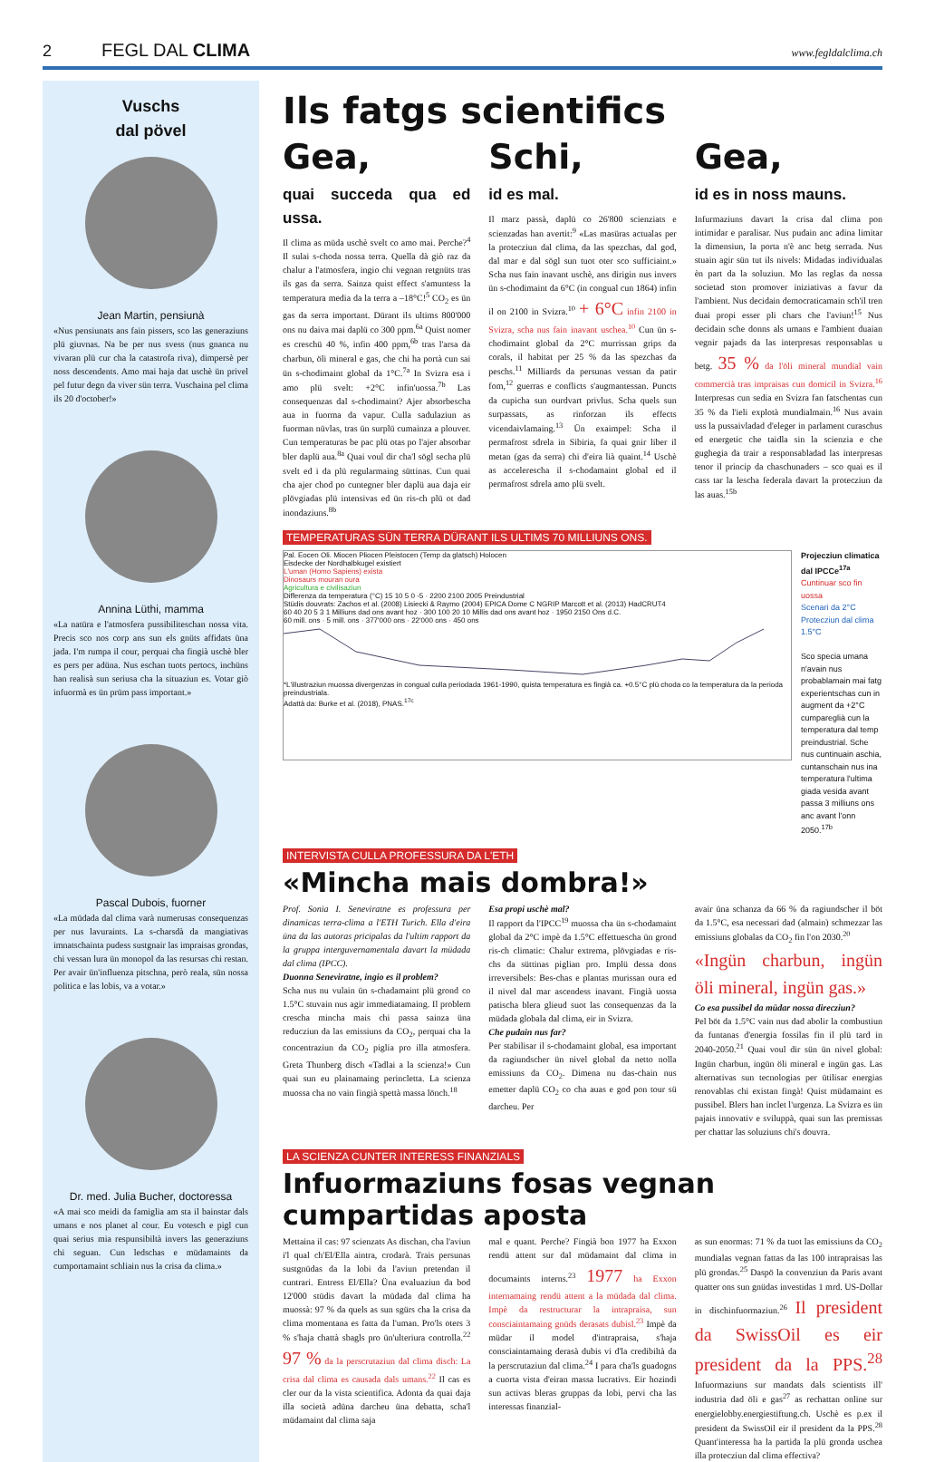2 FEGL DAL CLIMA www.fegldalclima.ch
Vuschs
dal pövel
Jean Martin, pensiunà
«Nus pensiunats ans fain pissers, sco las generaziuns plü giuvnas. Na be per nus svess (nus gnanca nu vivaran plü cur cha la catastrofa riva), dimpersè per noss descendents. Amo mai haja dat uschè ün privel pel futur degn da viver sün terra. Vuschaina pel clima ils 20 d'october!»
Annina Lüthi, mamma
«La natüra e l'atmosfera pussibiliteschan nossa vita. Precis sco nos corp ans sun els gnüts affidats üna jada. I'm rumpa il cour, perquai cha fingià uschè bler es pers per adüna. Nus eschan tuots pertocs, inchüns han realisà sun seriusa cha la situaziun es. Votar giò infuormà es ün prüm pass important.»
Pascal Dubois, fuorner
«La müdada dal clima varà numerusas consequenzas per nus lavuraints. La s-charsdà da mangiativas imnatschainta pudess sustgnair las impraisas grondas, chi vessan lura ün monopol da las resursas chi restan. Per avair ün'influenza pitschna, però reala, sün nossa politica e las lobis, va a votar.»
Dr. med. Julia Bucher, doctoressa
«A mai sco meidi da famiglia am sta il bainstar dals umans e nos planet al cour. Eu votesch e pigl cun quai serius mia respunsibiltà invers las generaziuns chi seguan. Cun ledschas e müdamaints da cumportamaint schliain nus la crisa da clima.»
Ils fatgs scientifics
Gea,
quai succeda qua ed ussa.
Il clima as müda uschè svelt co amo mai. Perche?<sup>4</sup> Il sulai s-choda nossa terra. Quella dà giò raz da chalur a l'atmosfera, ingio chi vegnan retgnüts tras ils gas da serra. Sainza quist effect s'amuntess la temperatura media da la terra a –18°C!<sup>5</sup> CO<sub>2</sub> es ün gas da serra important. Dürant ils ultims 800'000 ons nu daiva mai daplü co 300 ppm.<sup>6a</sup> Quist nomer es creschü 40 %, infin 400 ppm,<sup>6b</sup> tras l'arsa da charbun, öli mineral e gas, che chi ha portà cun sai ün s-chodimaint global da 1°C.<sup>7a</sup> In Svizra esa i amo plü svelt: +2°C infin'uossa.<sup>7b</sup> Las consequenzas dal s-chodimaint? Ajer absorbescha aua in fuorma da vapur. Culla sadulaziun as fuorman nüvlas, tras ün surplü cumainza a plouver. Cun temperaturas be pac plü otas po l'ajer absorbar bler daplü aua.<sup>8a</sup> Quai voul dir cha'l sögl secha plü svelt ed i da plü regularmaing süttinas. Cun quai cha ajer chod po cuntegner bler daplü aua daja eir plövgiadas plü intensivas ed ün ris-ch plü ot dad inondaziuns.<sup>8b</sup>
Schi,
id es mal.
Il marz passà, daplü co 26'800 scienziats e scienzadas han avertit:<sup>9</sup> «Las masüras actualas per la protecziun dal clima, da las spezchas, dal god, dal mar e dal sögl sun tuot oter sco sufficiaint.» Scha nus fain inavant uschè, ans dirigin nus invers ün s-chodimaint da 6°C (in congual cun 1864) infin il on 2100 in Svizra.<sup>10</sup> + 6°C infin 2100 in Svizra, scha nus fain inavant uschea.<sup>10</sup> Cun ün s-chodimaint global da 2°C murrissan grips da corals, il habitat per 25 % da las spezchas da peschs.<sup>11</sup> Milliards da persunas vessan da patir fom,<sup>12</sup> guerras e conflicts s'augmantessan. Puncts da cupicha sun ourdvart privlus. Scha quels sun surpassats, as rinforzan ils effects vicendaivlamaing.<sup>13</sup> Ün exaimpel: Scha il permafrost sdrela in Sibiria, fa quai gnir liber il metan (gas da serra) chi d'eira lià quaint.<sup>14</sup> Uschè as accelerescha il s-chodamaint global ed il permafrost sdrela amo plü svelt.
Gea,
id es in noss mauns.
Infurmaziuns davart la crisa dal clima pon intimidar e paralisar. Nus pudain anc adina limitar la dimensiun, la porta n'è anc betg serrada. Nus stuain agir sün tut ils nivels: Midadas individualas èn part da la soluziun. Mo las reglas da nossa societad ston promover iniziativas a favur da l'ambient. Nus decidain democraticamain sch'il tren duai propi esser pli chars che l'aviun!<sup>15</sup> Nus decidain sche donns als umans e l'ambient duaian vegnir pajads da las interpresas responsablas u betg. 35 % da l'öli mineral mundial vain commercià tras impraisas cun domicil in Svizra.<sup>16</sup> Interpresas cun sedia en Svizra fan fatschentas cun 35 % da l'ieli explotà mundialmain.<sup>16</sup> Nus avain uss la pussaivladad d'eleger in parlament curaschus ed energetic che taidla sin la scienzia e che gughegia da trair a responsabladad las interpresas tenor il princip da chaschunaders – sco quai es il cass tar la lescha federala davart la protecziun da las auas.<sup>15b</sup>
TEMPERATURAS SÜN TERRA DÜRANT ILS ULTIMS 70 MILLIUNS ONS.
Pal. Eocen Oli. Miocen Pliocen Pleistocen (Temp da glatsch) Holocen
Eisdecke der Nordhalbkugel existiert
L'uman (Homo Sapiens) exista
Dinosaurs mouran oura
Agricultura e civilisaziun
Differenza da temperatura (°C) 15 10 5 0 -5 · 2200 2100 2005 Preindustrial
Stüdis douvrats: Zachos et al. (2008) Lisiecki & Raymo (2004) EPICA Dome C NGRIP Marcott et al. (2013) HadCRUT4
60 40 20 5 3 1 Milliuns dad ons avant hoz · 300 100 20 10 Millis dad ons avant hoz · 1950 2150 Ons d.C.
60 mill. ons · 5 mill. ons · 377'000 ons · 22'000 ons · 450 ons
*L'illustraziun muossa divergenzas in congual culla periodada 1961-1990, quista temperatura es fingià ca. +0.5°C plü choda co la temperatura da la perioda preindustriala.
Adattà da: Burke et al. (2018), PNAS.<sup>17c</sup>
Projecziun climatica dal IPCCe<sup>17a</sup>
Cuntinuar sco fin uossa
Scenari da 2°C
Protecziun dal clima 1.5°C
Sco specia umana n'avain nus probablamain mai fatg experientschas cun in augment da +2°C cumpareglià cun la temperatura dal temp preindustrial. Sche nus cuntinuain aschia, cuntanschain nus ina temperatura l'ultima giada vesida avant passa 3 milliuns ons anc avant l'onn 2050.<sup>17b</sup>
INTERVISTA CULLA PROFESSURA DA L'ETH
«Mincha mais dombra!»
Prof. Sonia I. Seneviratne es professura per dinamicas terra-clima a l'ETH Turich. Ella d'eira üna da las autoras pricipalas da l'ultim rapport da la gruppa interguvernamentala davart la müdada dal clima (IPCC).
Duonna Seneviratne, ingio es il problem?
Scha nus nu vulain ün s-chadamaint plü grond co 1.5°C stuvain nus agir immediatamaing. Il problem crescha mincha mais chi passa sainza üna reduczіun da las emissiuns da CO<sub>2</sub>, perquai cha la concentraziun da CO<sub>2</sub> piglia pro illa atmosfera. Greta Thunberg disch «Tadlai a la scienza!» Cun quai sun eu plainamaing perincletta. La scienza muossa cha no vain fingià spettà massa lönch.<sup>18</sup>
Esa propi uschè mal?
Il rapport da l'IPCC<sup>19</sup> muossa cha ün s-chodamaint global da 2°C impè da 1.5°C effettuescha ün grond ris-ch climatic: Chalur extrema, plövgiadas e ris-chs da süttinas piglian pro. Implü dessa dons irreversibels: Bes-chas e plantas murissan oura ed il nivel dal mar ascendess inavant. Fingià uossa patischa blera glieud suot las consequenzas da la müdada globala dal clima, eir in Svizra.
Che pudain nus far?
Per stabilisar il s-chodamaint global, esa important da ragiundscher ün nivel global da netto nolla emissiuns da CO<sub>2</sub>. Dimena nu das-chain nus emetter daplü CO<sub>2</sub> co cha auas e god pon tour sü darcheu. Per
avair üna schanza da 66 % da ragiundscher il böt da 1.5°C, esa necessari dad (almain) schmezzar las emissiuns globalas da CO<sub>2</sub> fin l'on 2030.<sup>20</sup>
«Ingün charbun, ingün öli mineral, ingün gas.»
Co esa pussibel da müdar nossa direcziun?
Pel böt da 1.5°C vain nus dad abolir la combustiun da funtanas d'energia fossilas fin il plü tard in 2040-2050.<sup>21</sup> Quai voul dir sün ün nivel global: Ingün charbun, ingün öli mineral e ingün gas. Las alternativas sun tecnologias per ütilisar energias renovablas chi existan fingà! Quist müdamaint es pussibel. Blers han inclet l'urgenza. La Svizra es ün pajais innovativ e sviluppà, quai sun las premissas per chattar las soluziuns chi's douvra.
LA SCIENZA CUNTER INTERESS FINANZIALS
Infuormaziuns fosas vegnan cumpartidas aposta
Mettaina il cas: 97 scienzats As dischan, cha l'aviun i'l qual ch'El/Ella aintra, crodarà. Trais persunas sustgnüdas da la lobi da l'aviun pretendan il cuntrari. Entress El/Ella? Üna evaluaziun da bod 12'000 stüdis davart la müdada dal clima ha muossà: 97 % da quels as sun sgürs cha la crisa da clima momentana es fatta da l'uman. Pro'ls oters 3 % s'haja chattà sbagls pro ün'ulteriura controlla.<sup>22</sup> 97 % da la perscrutaziun dal clima disch: La crisa dal clima es causada dals umans.<sup>22</sup> Il cas es cler our da la vista scientifica. Adonta da quai daja illa società adüna darcheu üna debatta, scha'l müdamaint dal clima saja
mal e quant. Perche? Fingià bon 1977 ha Exxon rendü attent sur dal müdamaint dal clima in documaints interns.<sup>23</sup> 1977 ha Exxon internamaing rendü attent a la müdada dal clima. Impè da restructurar la intrapraisa, sun consciaintamaing gnüds derasats dubisl.<sup>23</sup> Impè da müdar il model d'intrapraisa, s'haja consciaintamaing derasà dubis vi d'la credibiltà da la perscrutaziun dal clima.<sup>24</sup> I para cha'ls guadogns a cuorta vista d'eiran massa lucrativs. Eir hozindi sun activas bleras gruppas da lobi, pervi cha las interessas finanzial-
as sun enormas: 71 % da tuot las emissiuns da CO<sub>2</sub> mundialas vegnan fattas da las 100 intrapraisas las plü grondas.<sup>25</sup> Daspö la convenziun da Paris avant quatter ons sun gnüdas investidas 1 mrd. US-Dollar in dischinfuormaziun.<sup>26</sup> Il president da SwissOil es eir president da la PPS.<sup>28</sup> Infuormaziuns sur mandats dals scientists ill' industria dad öli e gas<sup>27</sup> as rechattan online sur energielobby.energiestiftung.ch. Uschè es p.ex il president da SwissOil eir il president da la PPS.<sup>28</sup> Quant'interessa ha la partida la plü gronda uschea illa protecziun dal clima effectiva?